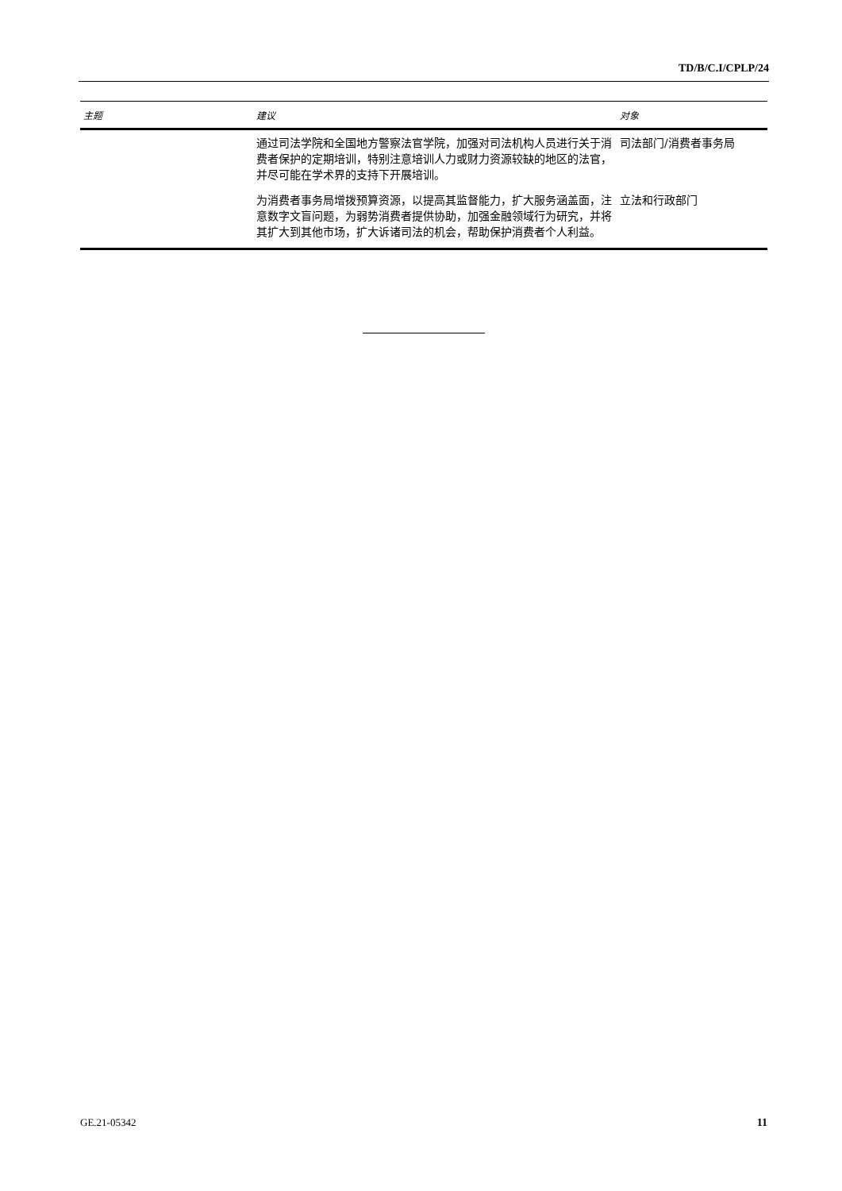TD/B/C.I/CPLP/24
| 主题 | 建议 | 对象 |
| --- | --- | --- |
| | 通过司法学院和全国地方警察法官学院，加强对司法机构人员进行关于消费者保护的定期培训，特别注意培训人力或财力资源较缺的地区的法官，并尽可能在学术界的支持下开展培训。 | 司法部门/消费者事务局 |
| | 为消费者事务局增拨预算资源，以提高其监督能力，扩大服务涵盖面，注意数字文盲问题，为弱势消费者提供协助，加强金融领域行为研究，并将其扩大到其他市场，扩大诉诸司法的机会，帮助保护消费者个人利益。 | 立法和行政部门 |
GE.21-05342 11